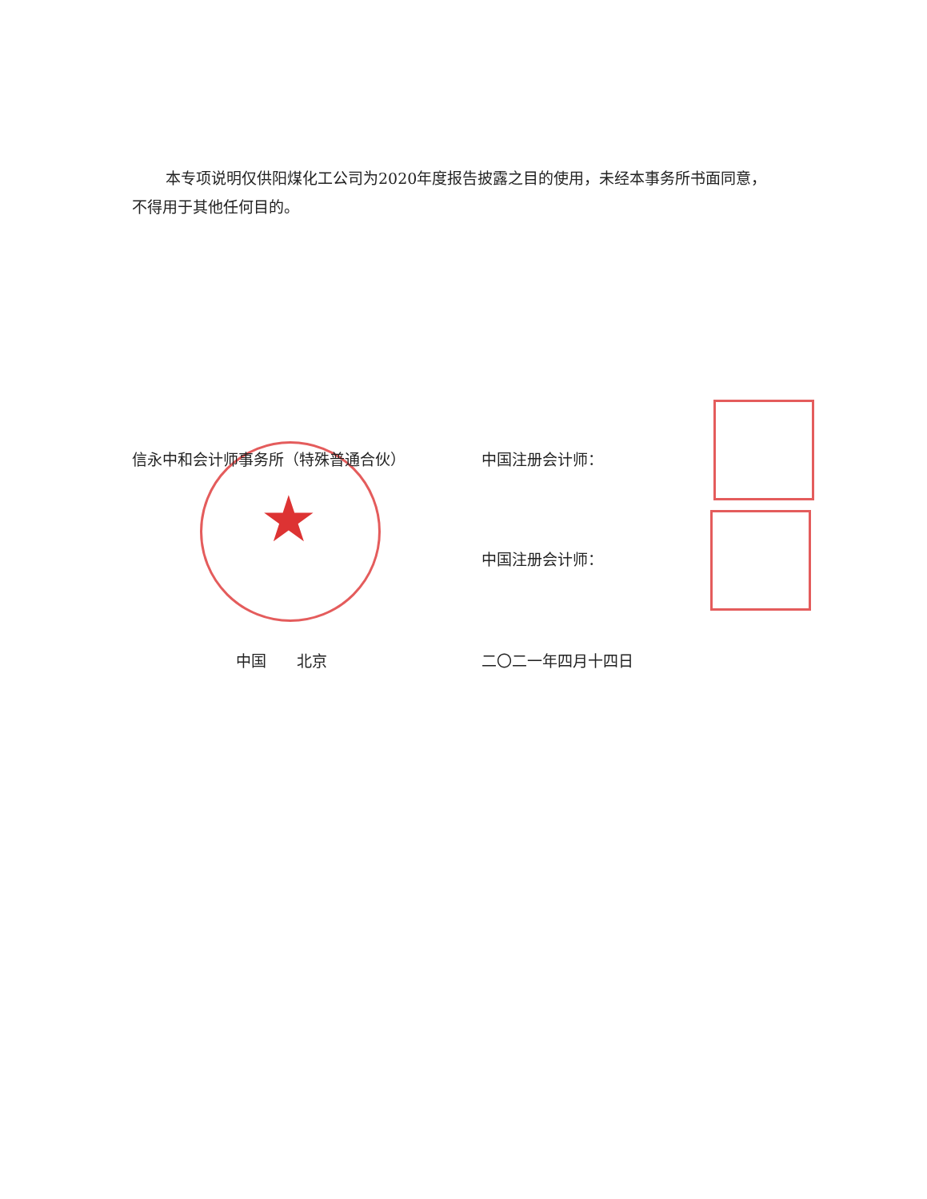本专项说明仅供阳煤化工公司为2020年度报告披露之目的使用，未经本事务所书面同意，不得用于其他任何目的。
★
信永中和会计师事务所（特殊普通合伙） 中国注册会计师：
中国注册会计师：
中国　　北京 二〇二一年四月十四日